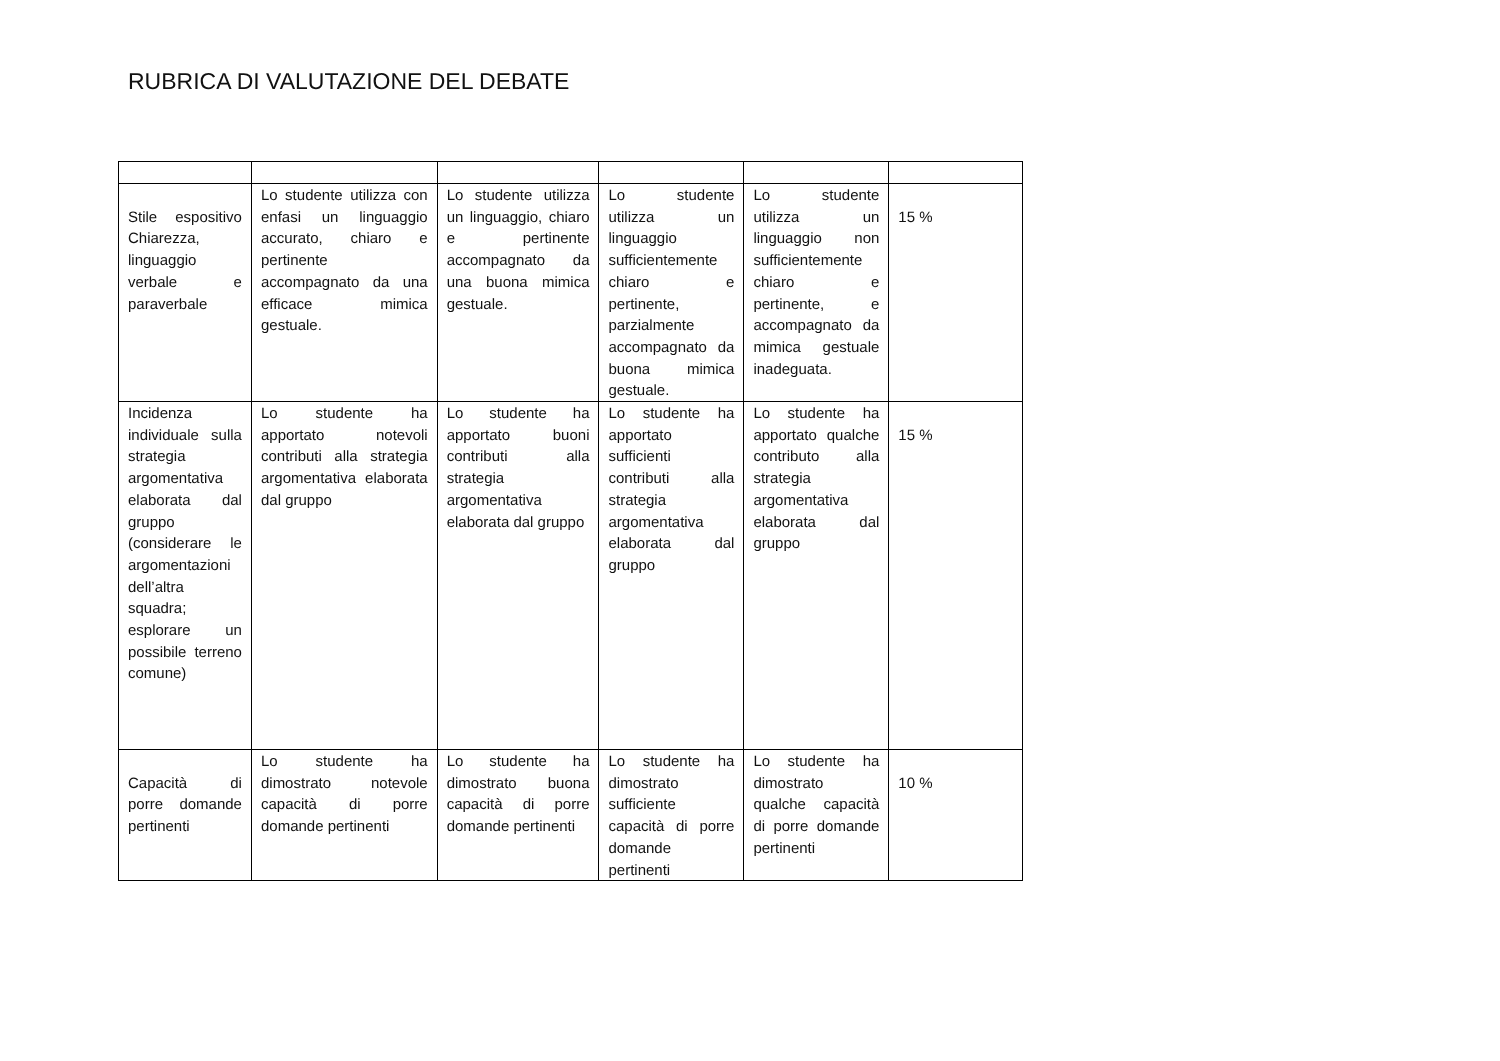RUBRICA DI VALUTAZIONE DEL DEBATE
| Stile espositivo Chiarezza, linguaggio verbale e paraverbale | Lo studente utilizza con enfasi un linguaggio accurato, chiaro e pertinente accompagnato da una efficace mimica gestuale. | Lo studente utilizza un linguaggio, chiaro e pertinente accompagnato da una buona mimica gestuale. | Lo studente utilizza un linguaggio sufficientemente chiaro e pertinente, parzialmente accompagnato da buona mimica gestuale. | Lo studente utilizza un linguaggio non sufficientemente chiaro e pertinente, e accompagnato da mimica gestuale inadeguata. | 15 % |
| Incidenza individuale sulla strategia argomentativa elaborata dal gruppo (considerare le argomentazioni dell’altra squadra; esplorare un possibile terreno comune) | Lo studente ha apportato notevoli contributi alla strategia argomentativa elaborata dal gruppo | Lo studente ha apportato buoni contributi alla strategia argomentativa elaborata dal gruppo | Lo studente ha apportato sufficienti contributi alla strategia argomentativa elaborata dal gruppo | Lo studente ha apportato qualche contributo alla strategia argomentativa elaborata dal gruppo | 15 % |
| Capacità di porre domande pertinenti | Lo studente ha dimostrato notevole capacità di porre domande pertinenti | Lo studente ha dimostrato buona capacità di porre domande pertinenti | Lo studente ha dimostrato sufficiente capacità di porre domande pertinenti | Lo studente ha dimostrato qualche capacità di porre domande pertinenti | 10 % |